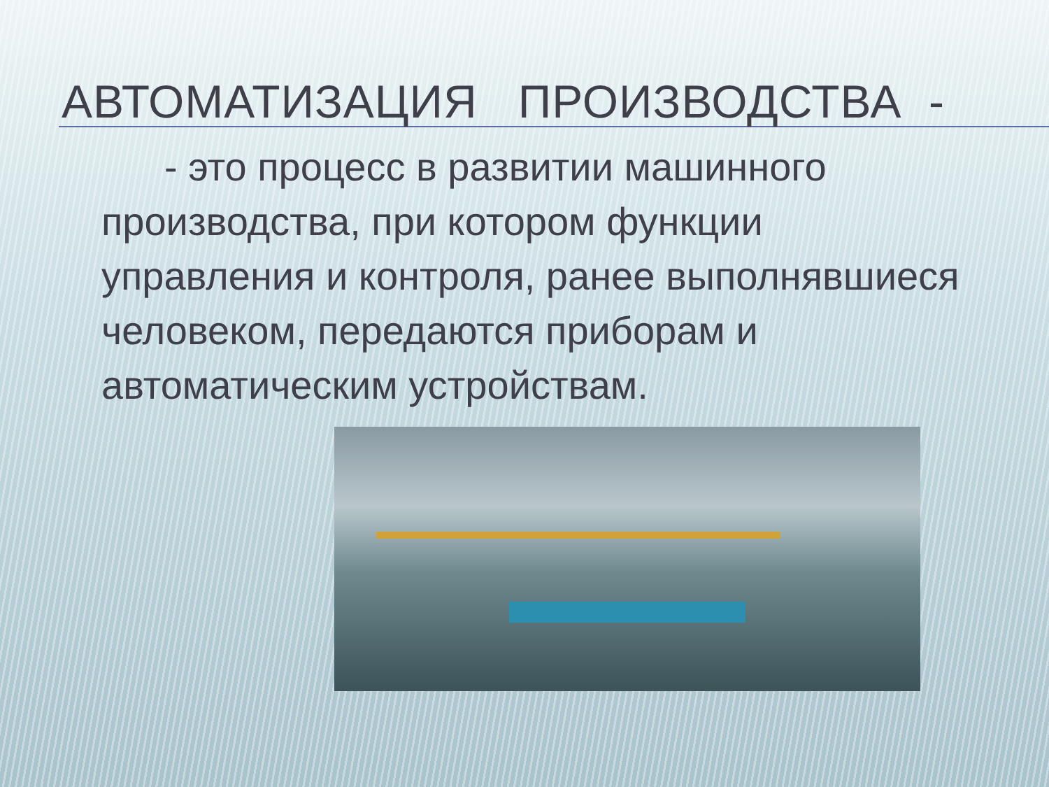АВТОМАТИЗАЦИЯ ПРОИЗВОДСТВА -
- это процесс в развитии машинного производства, при котором функции управления и контроля, ранее выполнявшиеся человеком, передаются приборам и автоматическим устройствам.